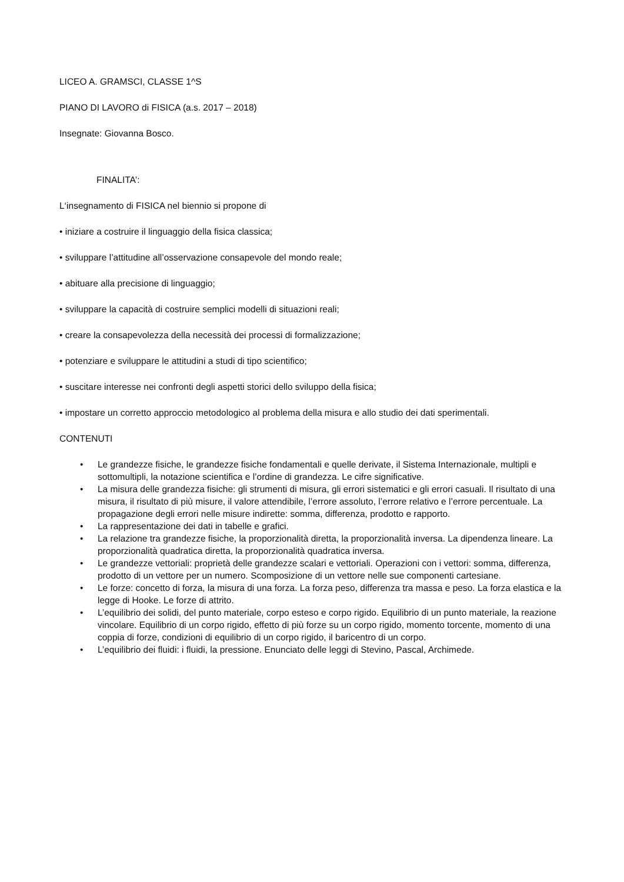LICEO A. GRAMSCI, CLASSE 1^S
PIANO DI LAVORO di FISICA (a.s. 2017 – 2018)
Insegnate: Giovanna Bosco.
FINALITA’:
L‘insegnamento di FISICA nel biennio si propone di
• iniziare a costruire il linguaggio della fisica classica;
• sviluppare l’attitudine all’osservazione consapevole del mondo reale;
• abituare alla precisione di linguaggio;
• sviluppare la capacità di costruire semplici modelli di situazioni reali;
• creare la consapevolezza della necessità dei processi di formalizzazione;
• potenziare e sviluppare le attitudini a studi di tipo scientifico;
• suscitare interesse nei confronti degli aspetti storici dello sviluppo della fisica;
• impostare un corretto approccio metodologico al problema della misura e allo studio dei dati sperimentali.
CONTENUTI
• Le grandezze fisiche, le grandezze fisiche fondamentali e quelle derivate, il Sistema Internazionale, multipli e sottomultipli, la notazione scientifica e l’ordine di grandezza. Le cifre significative.
• La misura delle grandezza fisiche: gli strumenti di misura, gli errori sistematici e gli errori casuali. Il risultato di una misura, il risultato di più misure, il valore attendibile, l’errore assoluto, l’errore relativo e l’errore percentuale. La propagazione degli errori nelle misure indirette: somma, differenza, prodotto e rapporto.
• La rappresentazione dei dati in tabelle e grafici.
• La relazione tra grandezze fisiche, la proporzionalità diretta, la proporzionalità inversa. La dipendenza lineare. La proporzionalità quadratica diretta, la proporzionalità quadratica inversa.
• Le grandezze vettoriali: proprietà delle grandezze scalari e vettoriali. Operazioni con i vettori: somma, differenza, prodotto di un vettore per un numero. Scomposizione di un vettore nelle sue componenti cartesiane.
• Le forze: concetto di forza, la misura di una forza. La forza peso, differenza tra massa e peso. La forza elastica e la legge di Hooke. Le forze di attrito.
• L’equilibrio dei solidi, del punto materiale, corpo esteso e corpo rigido. Equilibrio di un punto materiale, la reazione vincolare. Equilibrio di un corpo rigido, effetto di più forze su un corpo rigido, momento torcente, momento di una coppia di forze, condizioni di equilibrio di un corpo rigido, il baricentro di un corpo.
• L’equilibrio dei fluidi: i fluidi, la pressione. Enunciato delle leggi di Stevino, Pascal, Archimede.